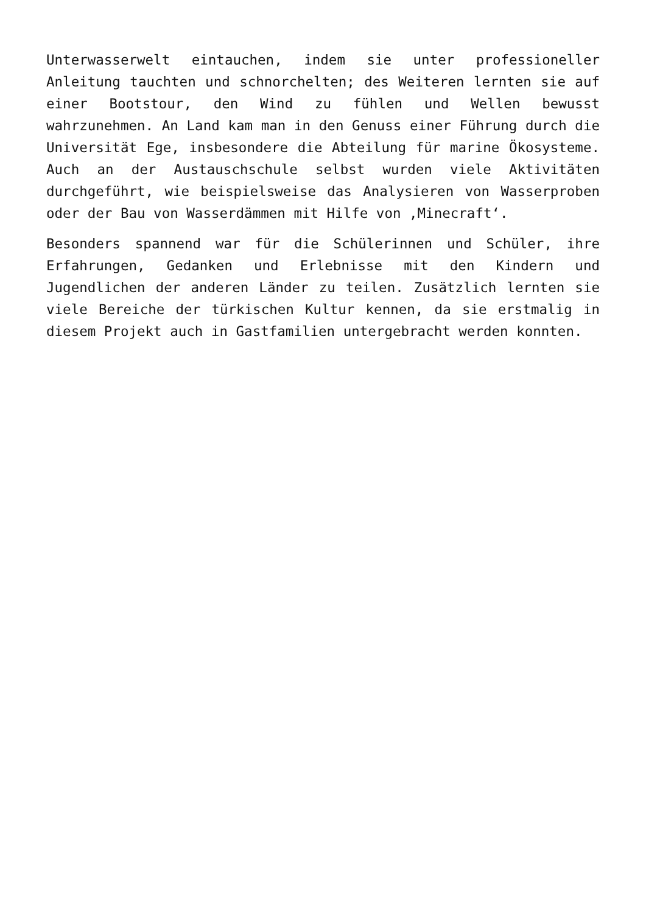Unterwasserwelt eintauchen, indem sie unter professioneller Anleitung tauchten und schnorchelten; des Weiteren lernten sie auf einer Bootstour, den Wind zu fühlen und Wellen bewusst wahrzunehmen. An Land kam man in den Genuss einer Führung durch die Universität Ege, insbesondere die Abteilung für marine Ökosysteme. Auch an der Austauschschule selbst wurden viele Aktivitäten durchgeführt, wie beispielsweise das Analysieren von Wasserproben oder der Bau von Wasserdämmen mit Hilfe von ‚Minecraft‘.
Besonders spannend war für die Schülerinnen und Schüler, ihre Erfahrungen, Gedanken und Erlebnisse mit den Kindern und Jugendlichen der anderen Länder zu teilen. Zusätzlich lernten sie viele Bereiche der türkischen Kultur kennen, da sie erstmalig in diesem Projekt auch in Gastfamilien untergebracht werden konnten.